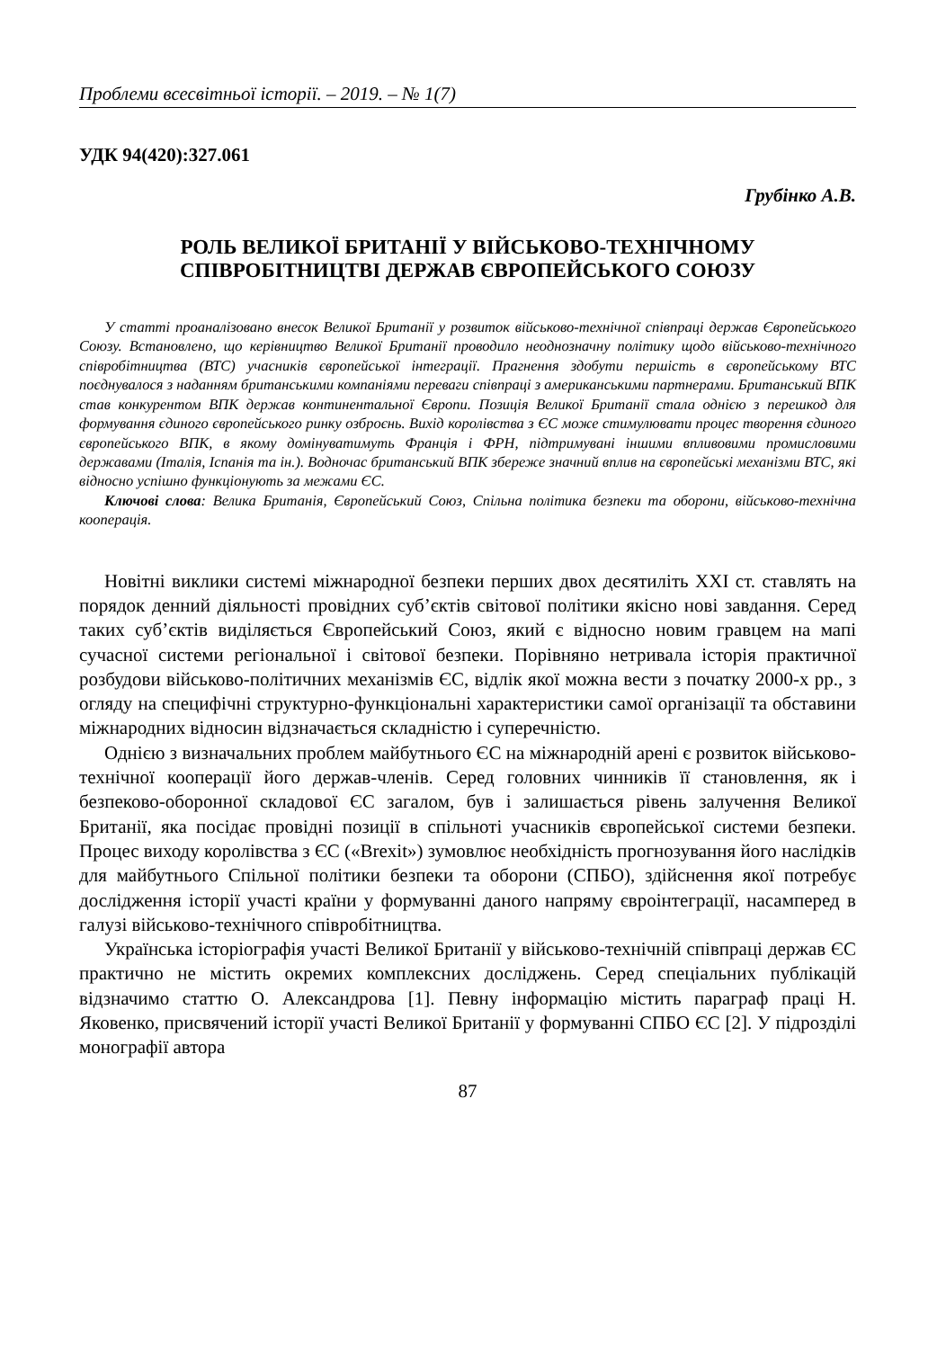Проблеми всесвітньої історії. – 2019. – № 1(7)
УДК 94(420):327.061
Грубінко А.В.
РОЛЬ ВЕЛИКОЇ БРИТАНІЇ У ВІЙСЬКОВО-ТЕХНІЧНОМУ
СПІВРОБІТНИЦТВІ ДЕРЖАВ ЄВРОПЕЙСЬКОГО СОЮЗУ
У статті проаналізовано внесок Великої Британії у розвиток військово-технічної співпраці держав Європейського Союзу. Встановлено, що керівництво Великої Британії проводило неоднозначну політику щодо військово-технічного співробітництва (ВТС) учасників європейської інтеграції. Прагнення здобути першість в європейському ВТС поєднувалося з наданням британськими компаніями переваги співпраці з американськими партнерами. Британський ВПК став конкурентом ВПК держав континентальної Європи. Позиція Великої Британії стала однією з перешкод для формування єдиного європейського ринку озброєнь. Вихід королівства з ЄС може стимулювати процес творення єдиного європейського ВПК, в якому домінуватимуть Франція і ФРН, підтримувані іншими впливовими промисловими державами (Італія, Іспанія та ін.). Водночас британський ВПК збереже значний вплив на європейські механізми ВТС, які відносно успішно функціонують за межами ЄС.
Ключові слова: Велика Британія, Європейський Союз, Спільна політика безпеки та оборони, військово-технічна кооперація.
Новітні виклики системі міжнародної безпеки перших двох десятиліть XXI ст. ставлять на порядок денний діяльності провідних суб’єктів світової політики якісно нові завдання. Серед таких суб’єктів виділяється Європейський Союз, який є відносно новим гравцем на мапі сучасної системи регіональної і світової безпеки. Порівняно нетривала історія практичної розбудови військово-політичних механізмів ЄС, відлік якої можна вести з початку 2000-х рр., з огляду на специфічні структурно-функціональні характеристики самої організації та обставини міжнародних відносин відзначається складністю і суперечністю.
Однією з визначальних проблем майбутнього ЄС на міжнародній арені є розвиток військово-технічної кооперації його держав-членів. Серед головних чинників її становлення, як і безпеково-оборонної складової ЄС загалом, був і залишається рівень залучення Великої Британії, яка посідає провідні позиції в спільноті учасників європейської системи безпеки. Процес виходу королівства з ЄС («Brexit») зумовлює необхідність прогнозування його наслідків для майбутнього Спільної політики безпеки та оборони (СПБО), здійснення якої потребує дослідження історії участі країни у формуванні даного напряму євроінтеграції, насамперед в галузі військово-технічного співробітництва.
Українська історіографія участі Великої Британії у військово-технічній співпраці держав ЄС практично не містить окремих комплексних досліджень. Серед спеціальних публікацій відзначимо статтю О. Александрова [1]. Певну інформацію містить параграф праці Н. Яковенко, присвячений історії участі Великої Британії у формуванні СПБО ЄС [2]. У підрозділі монографії автора
87